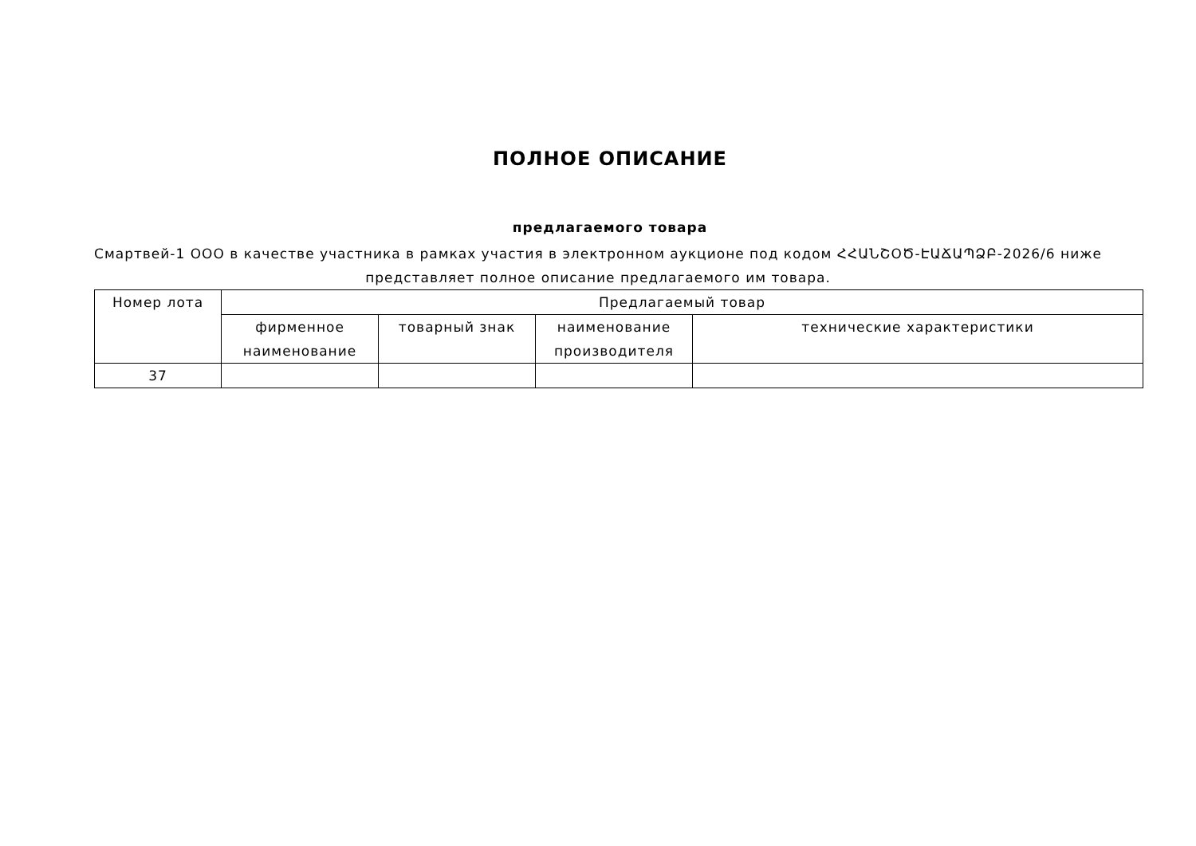ПОЛНОЕ ОПИСАНИЕ
предлагаемого товара
Смартвей-1 ООО в качестве участника в рамках участия в электронном аукционе под кодом ՀՀԱՆՇՕԾ-ԷԱՃԱՊՁԲ-2026/6 ниже представляет полное описание предлагаемого им товара.
| Номер лота | Предлагаемый товар | | | |
| --- | --- | --- | --- | --- |
| | фирменное наименование | товарный знак | наименование производителя | технические характеристики |
| 37 | | | | |